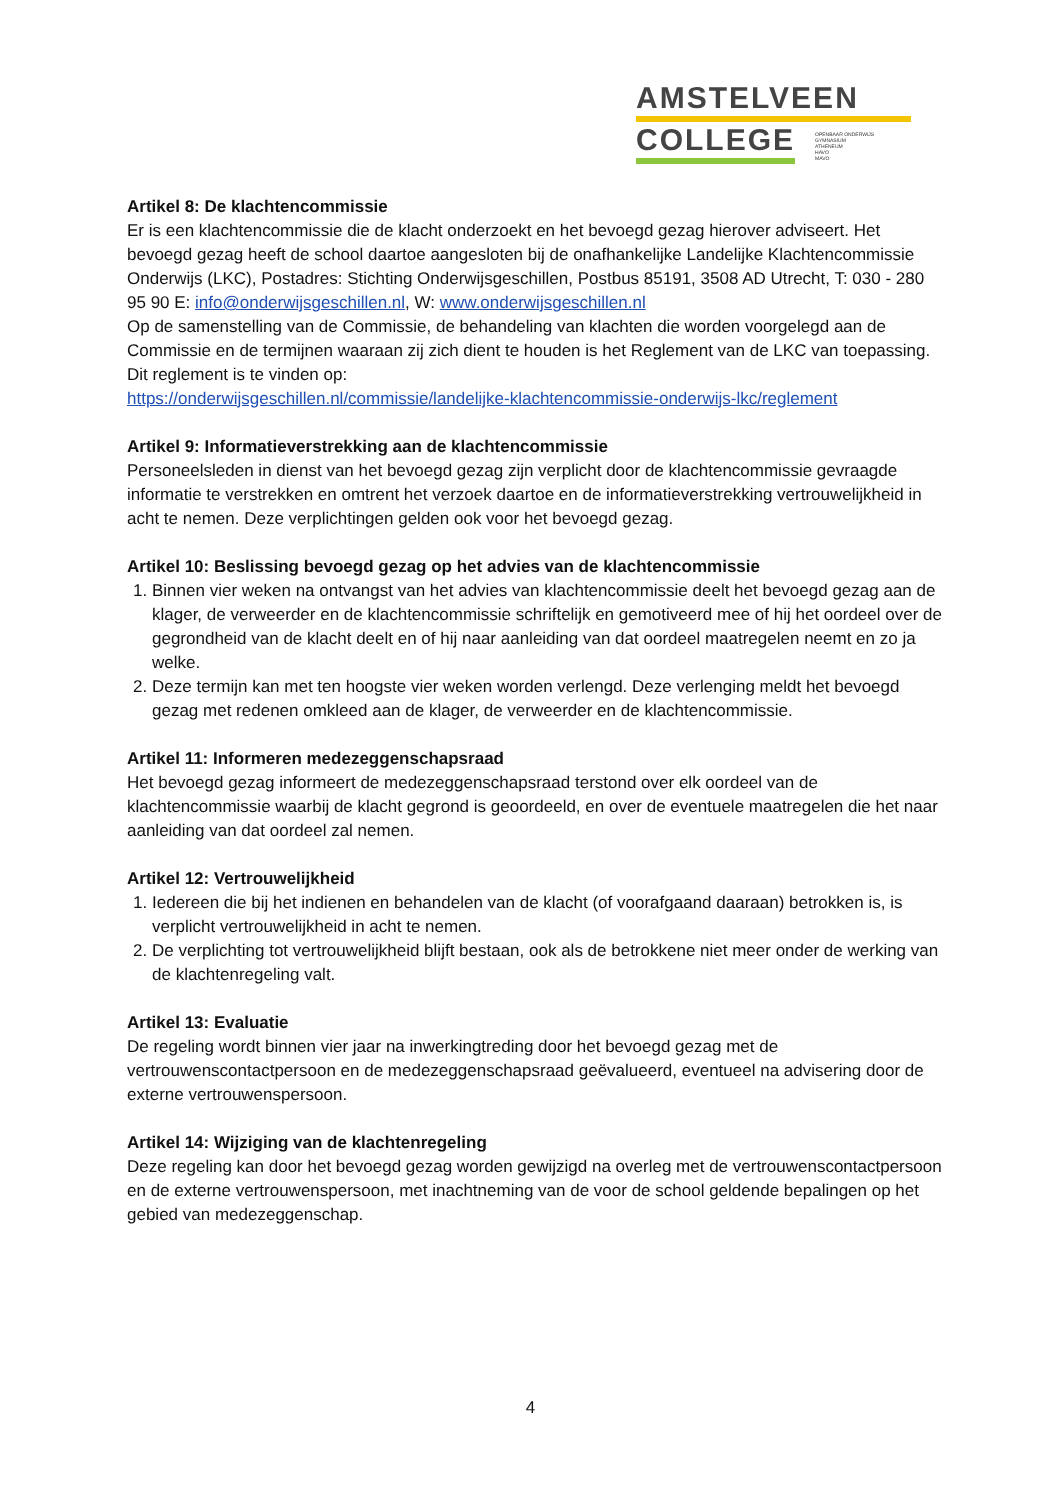AMSTELVEEN
COLLEGE
OPENBAAR ONDERWIJS
GYMNASIUM
ATHENEUM
HAVO
MAVO
Artikel 8: De klachtencommissie
Er is een klachtencommissie die de klacht onderzoekt en het bevoegd gezag hierover adviseert. Het bevoegd gezag heeft de school daartoe aangesloten bij de onafhankelijke Landelijke Klachtencommissie Onderwijs (LKC), Postadres: Stichting Onderwijsgeschillen, Postbus 85191, 3508 AD Utrecht, T: 030 - 280 95 90 E: info@onderwijsgeschillen.nl, W: www.onderwijsgeschillen.nl
Op de samenstelling van de Commissie, de behandeling van klachten die worden voorgelegd aan de Commissie en de termijnen waaraan zij zich dient te houden is het Reglement van de LKC van toepassing. Dit reglement is te vinden op:
https://onderwijsgeschillen.nl/commissie/landelijke-klachtencommissie-onderwijs-lkc/reglement
Artikel 9: Informatieverstrekking aan de klachtencommissie
Personeelsleden in dienst van het bevoegd gezag zijn verplicht door de klachtencommissie gevraagde informatie te verstrekken en omtrent het verzoek daartoe en de informatieverstrekking vertrouwelijkheid in acht te nemen. Deze verplichtingen gelden ook voor het bevoegd gezag.
Artikel 10: Beslissing bevoegd gezag op het advies van de klachtencommissie
1. Binnen vier weken na ontvangst van het advies van klachtencommissie deelt het bevoegd gezag aan de klager, de verweerder en de klachtencommissie schriftelijk en gemotiveerd mee of hij het oordeel over de gegrondheid van de klacht deelt en of hij naar aanleiding van dat oordeel maatregelen neemt en zo ja welke.
2. Deze termijn kan met ten hoogste vier weken worden verlengd. Deze verlenging meldt het bevoegd gezag met redenen omkleed aan de klager, de verweerder en de klachtencommissie.
Artikel 11: Informeren medezeggenschapsraad
Het bevoegd gezag informeert de medezeggenschapsraad terstond over elk oordeel van de klachtencommissie waarbij de klacht gegrond is geoordeeld, en over de eventuele maatregelen die het naar aanleiding van dat oordeel zal nemen.
Artikel 12: Vertrouwelijkheid
1. Iedereen die bij het indienen en behandelen van de klacht (of voorafgaand daaraan) betrokken is, is verplicht vertrouwelijkheid in acht te nemen.
2. De verplichting tot vertrouwelijkheid blijft bestaan, ook als de betrokkene niet meer onder de werking van de klachtenregeling valt.
Artikel 13: Evaluatie
De regeling wordt binnen vier jaar na inwerkingtreding door het bevoegd gezag met de vertrouwenscontactpersoon en de medezeggenschapsraad geëvalueerd, eventueel na advisering door de externe vertrouwenspersoon.
Artikel 14: Wijziging van de klachtenregeling
Deze regeling kan door het bevoegd gezag worden gewijzigd na overleg met de vertrouwenscontactpersoon en de externe vertrouwenspersoon, met inachtneming van de voor de school geldende bepalingen op het gebied van medezeggenschap.
4